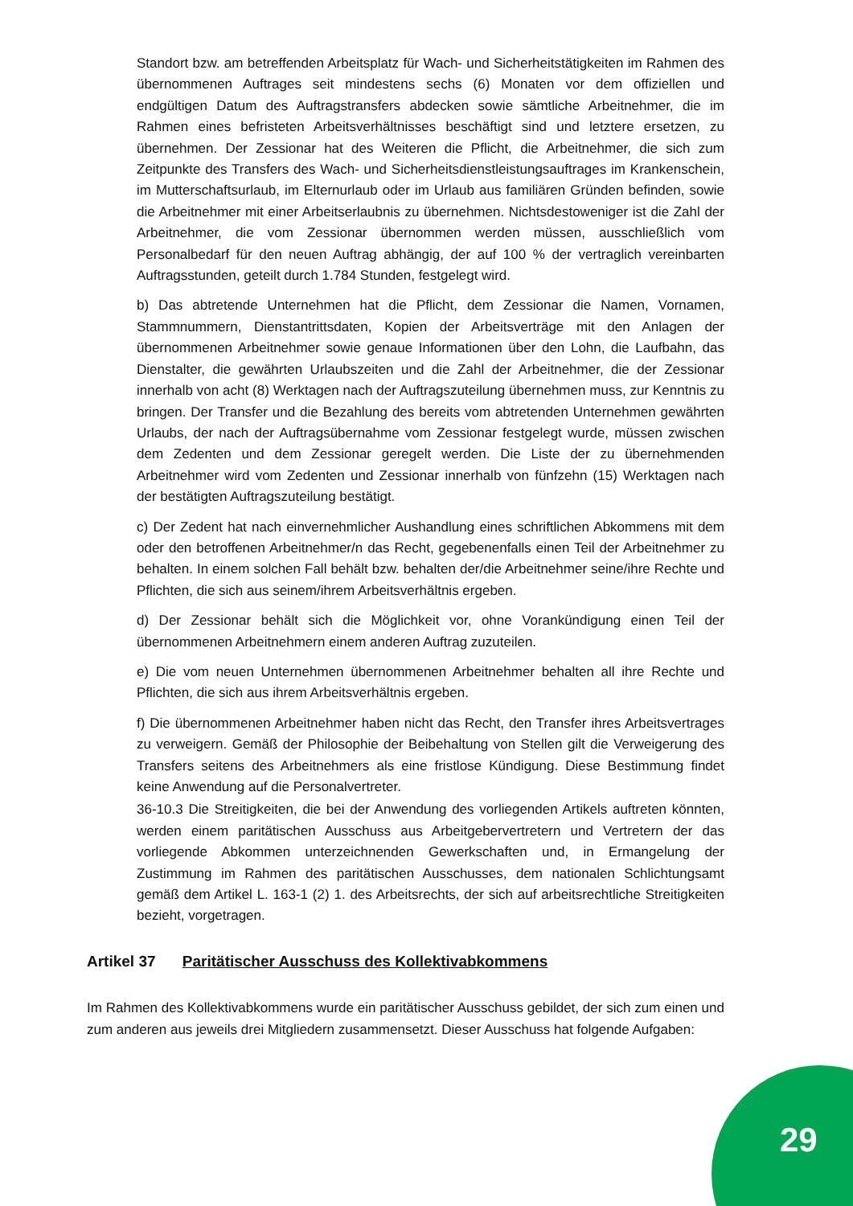Standort bzw. am betreffenden Arbeitsplatz für Wach- und Sicherheitstätigkeiten im Rahmen des übernommenen Auftrages seit mindestens sechs (6) Monaten vor dem offiziellen und endgültigen Datum des Auftragstransfers abdecken sowie sämtliche Arbeitnehmer, die im Rahmen eines befristeten Arbeitsverhältnisses beschäftigt sind und letztere ersetzen, zu übernehmen. Der Zessionar hat des Weiteren die Pflicht, die Arbeitnehmer, die sich zum Zeitpunkte des Transfers des Wach- und Sicherheitsdienstleistungsauftrages im Krankenschein, im Mutterschaftsurlaub, im Elternurlaub oder im Urlaub aus familiären Gründen befinden, sowie die Arbeitnehmer mit einer Arbeitserlaubnis zu übernehmen. Nichtsdestoweniger ist die Zahl der Arbeitnehmer, die vom Zessionar übernommen werden müssen, ausschließlich vom Personalbedarf für den neuen Auftrag abhängig, der auf 100 % der vertraglich vereinbarten Auftragsstunden, geteilt durch 1.784 Stunden, festgelegt wird.
b) Das abtretende Unternehmen hat die Pflicht, dem Zessionar die Namen, Vornamen, Stammnummern, Dienstantrittsdaten, Kopien der Arbeitsverträge mit den Anlagen der übernommenen Arbeitnehmer sowie genaue Informationen über den Lohn, die Laufbahn, das Dienstalter, die gewährten Urlaubszeiten und die Zahl der Arbeitnehmer, die der Zessionar innerhalb von acht (8) Werktagen nach der Auftragszuteilung übernehmen muss, zur Kenntnis zu bringen. Der Transfer und die Bezahlung des bereits vom abtretenden Unternehmen gewährten Urlaubs, der nach der Auftragsübernahme vom Zessionar festgelegt wurde, müssen zwischen dem Zedenten und dem Zessionar geregelt werden. Die Liste der zu übernehmenden Arbeitnehmer wird vom Zedenten und Zessionar innerhalb von fünfzehn (15) Werktagen nach der bestätigten Auftragszuteilung bestätigt.
c) Der Zedent hat nach einvernehmlicher Aushandlung eines schriftlichen Abkommens mit dem oder den betroffenen Arbeitnehmer/n das Recht, gegebenenfalls einen Teil der Arbeitnehmer zu behalten. In einem solchen Fall behält bzw. behalten der/die Arbeitnehmer seine/ihre Rechte und Pflichten, die sich aus seinem/ihrem Arbeitsverhältnis ergeben.
d) Der Zessionar behält sich die Möglichkeit vor, ohne Vorankündigung einen Teil der übernommenen Arbeitnehmern einem anderen Auftrag zuzuteilen.
e) Die vom neuen Unternehmen übernommenen Arbeitnehmer behalten all ihre Rechte und Pflichten, die sich aus ihrem Arbeitsverhältnis ergeben.
f) Die übernommenen Arbeitnehmer haben nicht das Recht, den Transfer ihres Arbeitsvertrages zu verweigern. Gemäß der Philosophie der Beibehaltung von Stellen gilt die Verweigerung des Transfers seitens des Arbeitnehmers als eine fristlose Kündigung. Diese Bestimmung findet keine Anwendung auf die Personalvertreter.
36-10.3 Die Streitigkeiten, die bei der Anwendung des vorliegenden Artikels auftreten könnten, werden einem paritätischen Ausschuss aus Arbeitgebervertretern und Vertretern der das vorliegende Abkommen unterzeichnenden Gewerkschaften und, in Ermangelung der Zustimmung im Rahmen des paritätischen Ausschusses, dem nationalen Schlichtungsamt gemäß dem Artikel L. 163-1 (2) 1. des Arbeitsrechts, der sich auf arbeitsrechtliche Streitigkeiten bezieht, vorgetragen.
Artikel 37 Paritätischer Ausschuss des Kollektivabkommens
Im Rahmen des Kollektivabkommens wurde ein paritätischer Ausschuss gebildet, der sich zum einen und zum anderen aus jeweils drei Mitgliedern zusammensetzt. Dieser Ausschuss hat folgende Aufgaben:
29